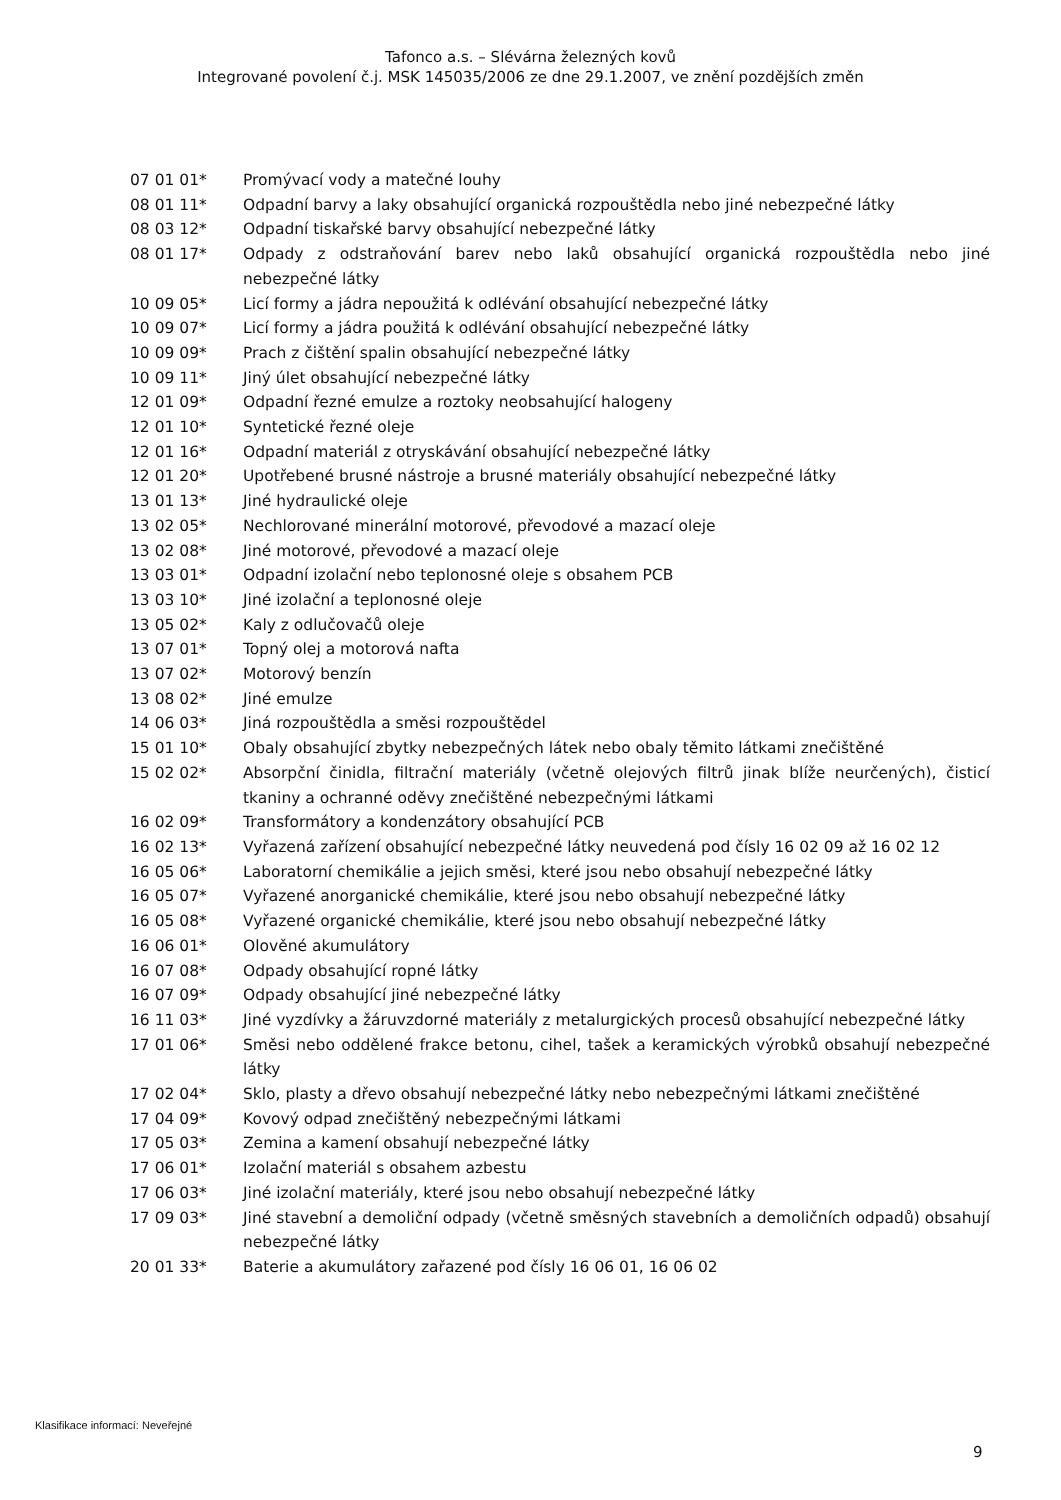Tafonco a.s. – Slévárna železných kovů
Integrované povolení č.j. MSK 145035/2006 ze dne 29.1.2007, ve znění pozdějších změn
| 07 01 01* | Promývací vody a matečné louhy |
| 08 01 11* | Odpadní barvy a laky obsahující organická rozpouštědla nebo jiné nebezpečné látky |
| 08 03 12* | Odpadní tiskařské barvy obsahující nebezpečné látky |
| 08 01 17* | Odpady z odstraňování barev nebo laků obsahující organická rozpouštědla nebo jiné nebezpečné látky |
| 10 09 05* | Licí formy a jádra nepoužitá k odlévání obsahující nebezpečné látky |
| 10 09 07* | Licí formy a jádra použitá k odlévání obsahující nebezpečné látky |
| 10 09 09* | Prach z čištění spalin obsahující nebezpečné látky |
| 10 09 11* | Jiný úlet obsahující nebezpečné látky |
| 12 01 09* | Odpadní řezné emulze a roztoky neobsahující halogeny |
| 12 01 10* | Syntetické řezné oleje |
| 12 01 16* | Odpadní materiál z otryskávání obsahující nebezpečné látky |
| 12 01 20* | Upotřebené brusné nástroje a brusné materiály obsahující nebezpečné látky |
| 13 01 13* | Jiné hydraulické oleje |
| 13 02 05* | Nechlorované minerální motorové, převodové a mazací oleje |
| 13 02 08* | Jiné motorové, převodové a mazací oleje |
| 13 03 01* | Odpadní izolační nebo teplonosné oleje s obsahem PCB |
| 13 03 10* | Jiné izolační a teplonosné oleje |
| 13 05 02* | Kaly z odlučovačů oleje |
| 13 07 01* | Topný olej a motorová nafta |
| 13 07 02* | Motorový benzín |
| 13 08 02* | Jiné emulze |
| 14 06 03* | Jiná rozpouštědla a směsi rozpouštědel |
| 15 01 10* | Obaly obsahující zbytky nebezpečných látek nebo obaly těmito látkami znečištěné |
| 15 02 02* | Absorpční činidla, filtrační materiály (včetně olejových filtrů jinak blíže neurčených), čisticí tkaniny a ochranné oděvy znečištěné nebezpečnými látkami |
| 16 02 09* | Transformátory a kondenzátory obsahující PCB |
| 16 02 13* | Vyřazená zařízení obsahující nebezpečné látky neuvedená pod čísly 16 02 09 až 16 02 12 |
| 16 05 06* | Laboratorní chemikálie a jejich směsi, které jsou nebo obsahují nebezpečné látky |
| 16 05 07* | Vyřazené anorganické chemikálie, které jsou nebo obsahují nebezpečné látky |
| 16 05 08* | Vyřazené organické chemikálie, které jsou nebo obsahují nebezpečné látky |
| 16 06 01* | Olověné akumulátory |
| 16 07 08* | Odpady obsahující ropné látky |
| 16 07 09* | Odpady obsahující jiné nebezpečné látky |
| 16 11 03* | Jiné vyzdívky a žáruvzdorné materiály z metalurgických procesů obsahující nebezpečné látky |
| 17 01 06* | Směsi nebo oddělené frakce betonu, cihel, tašek a keramických výrobků obsahují nebezpečné látky |
| 17 02 04* | Sklo, plasty a dřevo obsahují nebezpečné látky nebo nebezpečnými látkami znečištěné |
| 17 04 09* | Kovový odpad znečištěný nebezpečnými látkami |
| 17 05 03* | Zemina a kamení obsahují nebezpečné látky |
| 17 06 01* | Izolační materiál s obsahem azbestu |
| 17 06 03* | Jiné izolační materiály, které jsou nebo obsahují nebezpečné látky |
| 17 09 03* | Jiné stavební a demoliční odpady (včetně směsných stavebních a demoličních odpadů) obsahují nebezpečné látky |
| 20 01 33* | Baterie a akumulátory zařazené pod čísly 16 06 01, 16 06 02 |
Klasifikace informací: Neveřejné
9